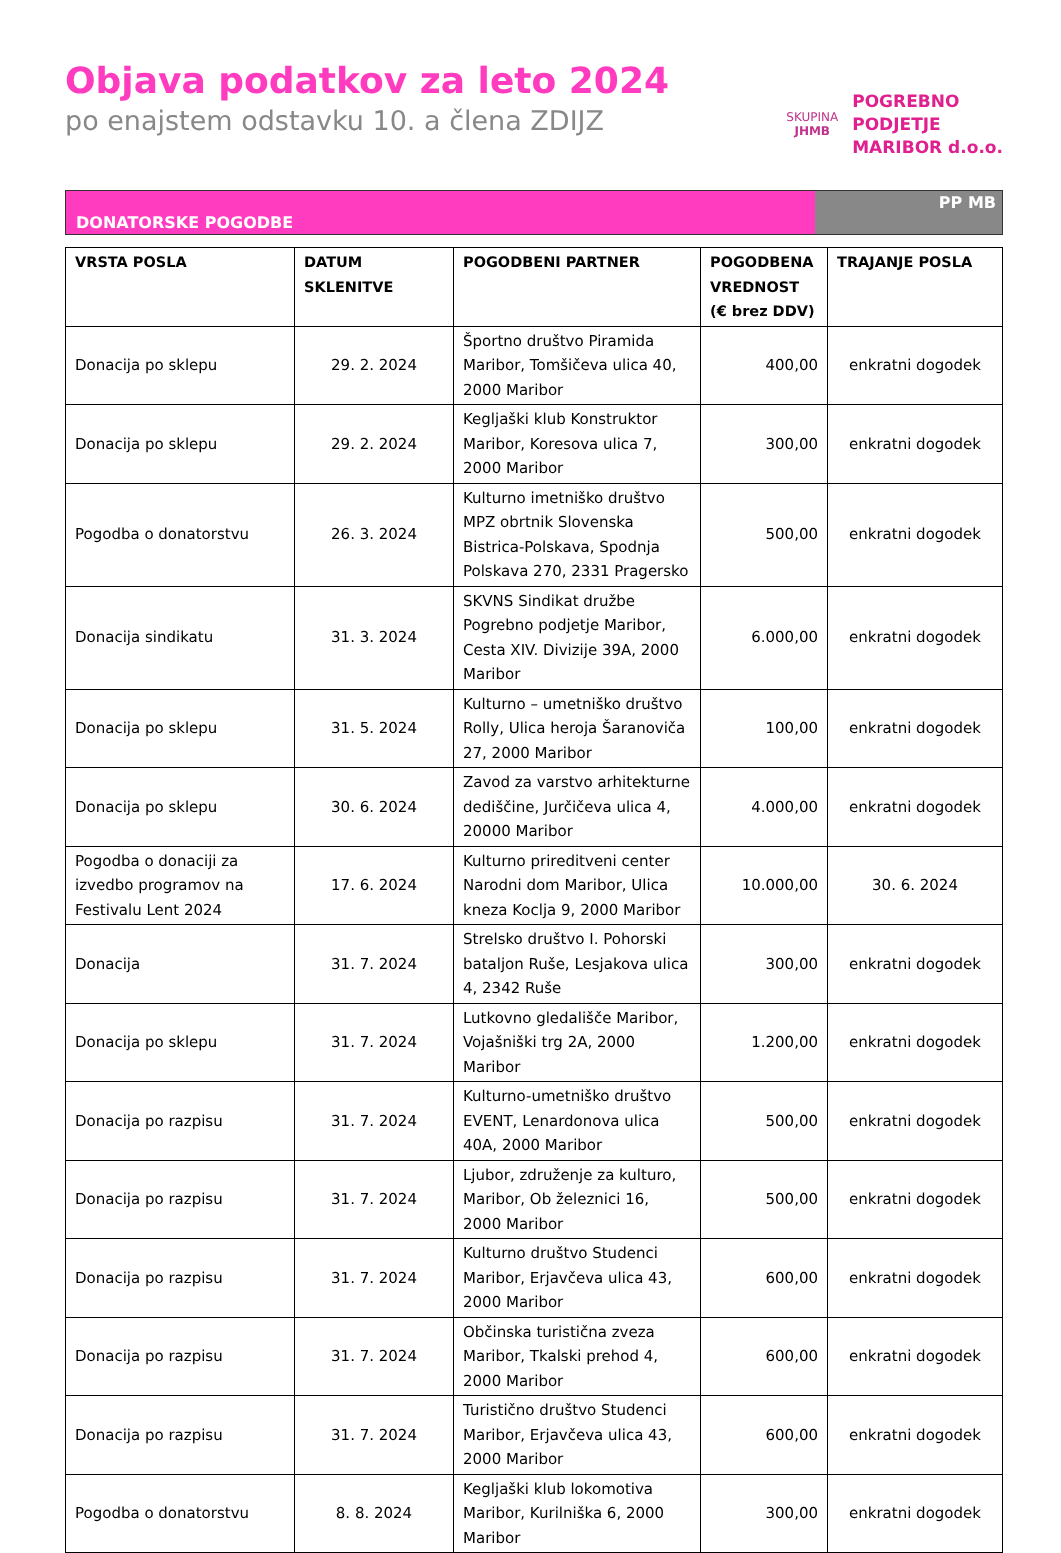Objava podatkov za leto 2024
po enajstem odstavku 10. a člena ZDIJZ
SKUPINA
JHMB
POGREBNO
PODJETJE
MARIBOR d.o.o.
DONATORSKE POGODBE
PP MB
| VRSTA POSLA | DATUM SKLENITVE | POGODBENI PARTNER | POGODBENA VREDNOST (€ brez DDV) | TRAJANJE POSLA |
| --- | --- | --- | --- | --- |
| Donacija po sklepu | 29. 2. 2024 | Športno društvo Piramida Maribor, Tomšičeva ulica 40, 2000 Maribor | 400,00 | enkratni dogodek |
| Donacija po sklepu | 29. 2. 2024 | Kegljaški klub Konstruktor Maribor, Koresova ulica 7, 2000 Maribor | 300,00 | enkratni dogodek |
| Pogodba o donatorstvu | 26. 3. 2024 | Kulturno imetniško društvo MPZ obrtnik Slovenska Bistrica-Polskava, Spodnja Polskava 270, 2331 Pragersko | 500,00 | enkratni dogodek |
| Donacija sindikatu | 31. 3. 2024 | SKVNS Sindikat družbe Pogrebno podjetje Maribor, Cesta XIV. Divizije 39A, 2000 Maribor | 6.000,00 | enkratni dogodek |
| Donacija po sklepu | 31. 5. 2024 | Kulturno – umetniško društvo Rolly, Ulica heroja Šaranoviča 27, 2000 Maribor | 100,00 | enkratni dogodek |
| Donacija po sklepu | 30. 6. 2024 | Zavod za varstvo arhitekturne dediščine, Jurčičeva ulica 4, 20000 Maribor | 4.000,00 | enkratni dogodek |
| Pogodba o donaciji za izvedbo programov na Festivalu Lent 2024 | 17. 6. 2024 | Kulturno prireditveni center Narodni dom Maribor, Ulica kneza Koclja 9, 2000 Maribor | 10.000,00 | 30. 6. 2024 |
| Donacija | 31. 7. 2024 | Strelsko društvo I. Pohorski bataljon Ruše, Lesjakova ulica 4, 2342 Ruše | 300,00 | enkratni dogodek |
| Donacija po sklepu | 31. 7. 2024 | Lutkovno gledališče Maribor, Vojašniški trg 2A, 2000 Maribor | 1.200,00 | enkratni dogodek |
| Donacija po razpisu | 31. 7. 2024 | Kulturno-umetniško društvo EVENT, Lenardonova ulica 40A, 2000 Maribor | 500,00 | enkratni dogodek |
| Donacija po razpisu | 31. 7. 2024 | Ljubor, združenje za kulturo, Maribor, Ob železnici 16, 2000 Maribor | 500,00 | enkratni dogodek |
| Donacija po razpisu | 31. 7. 2024 | Kulturno društvo Studenci Maribor, Erjavčeva ulica 43, 2000 Maribor | 600,00 | enkratni dogodek |
| Donacija po razpisu | 31. 7. 2024 | Občinska turistična zveza Maribor, Tkalski prehod 4, 2000 Maribor | 600,00 | enkratni dogodek |
| Donacija po razpisu | 31. 7. 2024 | Turistično društvo Studenci Maribor, Erjavčeva ulica 43, 2000 Maribor | 600,00 | enkratni dogodek |
| Pogodba o donatorstvu | 8. 8. 2024 | Kegljaški klub lokomotiva Maribor, Kurilniška 6, 2000 Maribor | 300,00 | enkratni dogodek |